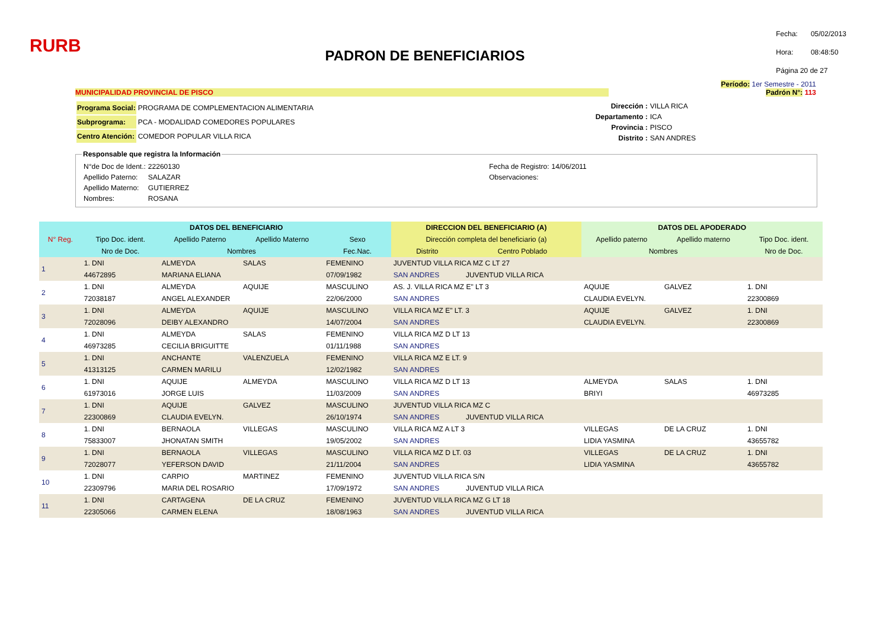RURB
PADRON DE BENEFICIARIOS
| Fecha: | 05/02/2013 |
| Hora: | 08:48:50 |
| Página 20 de 27 | |
Período: 1er Semestre - 2011
MUNICIPALIDAD PROVINCIAL DE PISCO Padrón N°: 113
| Programa Social: | PROGRAMA DE COMPLEMENTACION ALIMENTARIA |
| Subprograma: | PCA - MODALIDAD COMEDORES POPULARES |
| Centro Atención: | COMEDOR POPULAR VILLA RICA |
| Dirección : | VILLA RICA |
| Departamento : | ICA |
| Provincia : | PISCO |
| Distrito : | SAN ANDRES |
Responsable que registra la Información
| N°de Doc de Ident.: | 22260130 |
| Apellido Paterno: | SALAZAR |
| Apellido Materno: | GUTIERREZ |
| Nombres: | ROSANA |
| Fecha de Registro: | 14/06/2011 |
| Observaciones: | |
| N° Reg. | DATOS DEL BENEFICIARIO | | | | DIRECCION DEL BENEFICIARIO (A) | | DATOS DEL APODERADO | | |
| --- | --- | --- | --- | --- | --- | --- | --- | --- | --- |
| | Tipo Doc. ident. | Apellido Paterno | Apellido Materno | Sexo | Dirección completa del beneficiario (a) | | Apellido paterno | Apellido materno | Tipo Doc. ident. |
| | Nro de Doc. | Nombres | | Fec.Nac. | Distrito | Centro Poblado | Nombres | | Nro de Doc. |
| 1 | 1. DNI | ALMEYDA | SALAS | FEMENINO | JUVENTUD VILLA RICA MZ C LT 27 | | | | |
| | 44672895 | MARIANA ELIANA | | 07/09/1982 | SAN ANDRES | JUVENTUD VILLA RICA | | | |
| 2 | 1. DNI | ALMEYDA | AQUIJE | MASCULINO | AS. J. VILLA RICA MZ E" LT 3 | | AQUIJE | GALVEZ | 1. DNI |
| | 72038187 | ANGEL ALEXANDER | | 22/06/2000 | SAN ANDRES | | CLAUDIA EVELYN. | | 22300869 |
| 3 | 1. DNI | ALMEYDA | AQUIJE | MASCULINO | VILLA RICA MZ E" LT. 3 | | AQUIJE | GALVEZ | 1. DNI |
| | 72028096 | DEIBY ALEXANDRO | | 14/07/2004 | SAN ANDRES | | CLAUDIA EVELYN. | | 22300869 |
| 4 | 1. DNI | ALMEYDA | SALAS | FEMENINO | VILLA RICA MZ D LT 13 | | | | |
| | 46973285 | CECILIA BRIGUITTE | | 01/11/1988 | SAN ANDRES | | | | |
| 5 | 1. DNI | ANCHANTE | VALENZUELA | FEMENINO | VILLA RICA MZ E LT. 9 | | | | |
| | 41313125 | CARMEN MARILU | | 12/02/1982 | SAN ANDRES | | | | |
| 6 | 1. DNI | AQUIJE | ALMEYDA | MASCULINO | VILLA RICA MZ D LT 13 | | ALMEYDA | SALAS | 1. DNI |
| | 61973016 | JORGE LUIS | | 11/03/2009 | SAN ANDRES | | BRIYI | | 46973285 |
| 7 | 1. DNI | AQUIJE | GALVEZ | MASCULINO | JUVENTUD VILLA RICA MZ C | | | | |
| | 22300869 | CLAUDIA EVELYN. | | 26/10/1974 | SAN ANDRES | JUVENTUD VILLA RICA | | | |
| 8 | 1. DNI | BERNAOLA | VILLEGAS | MASCULINO | VILLA RICA MZ A LT 3 | | VILLEGAS | DE LA CRUZ | 1. DNI |
| | 75833007 | JHONATAN SMITH | | 19/05/2002 | SAN ANDRES | | LIDIA YASMINA | | 43655782 |
| 9 | 1. DNI | BERNAOLA | VILLEGAS | MASCULINO | VILLA RICA MZ D LT. 03 | | VILLEGAS | DE LA CRUZ | 1. DNI |
| | 72028077 | YEFERSON DAVID | | 21/11/2004 | SAN ANDRES | | LIDIA YASMINA | | 43655782 |
| 10 | 1. DNI | CARPIO | MARTINEZ | FEMENINO | JUVENTUD VILLA RICA S/N | | | | |
| | 22309796 | MARIA DEL ROSARIO | | 17/09/1972 | SAN ANDRES | JUVENTUD VILLA RICA | | | |
| 11 | 1. DNI | CARTAGENA | DE LA CRUZ | FEMENINO | JUVENTUD VILLA RICA MZ G LT 18 | | | | |
| | 22305066 | CARMEN ELENA | | 18/08/1963 | SAN ANDRES | JUVENTUD VILLA RICA | | | |